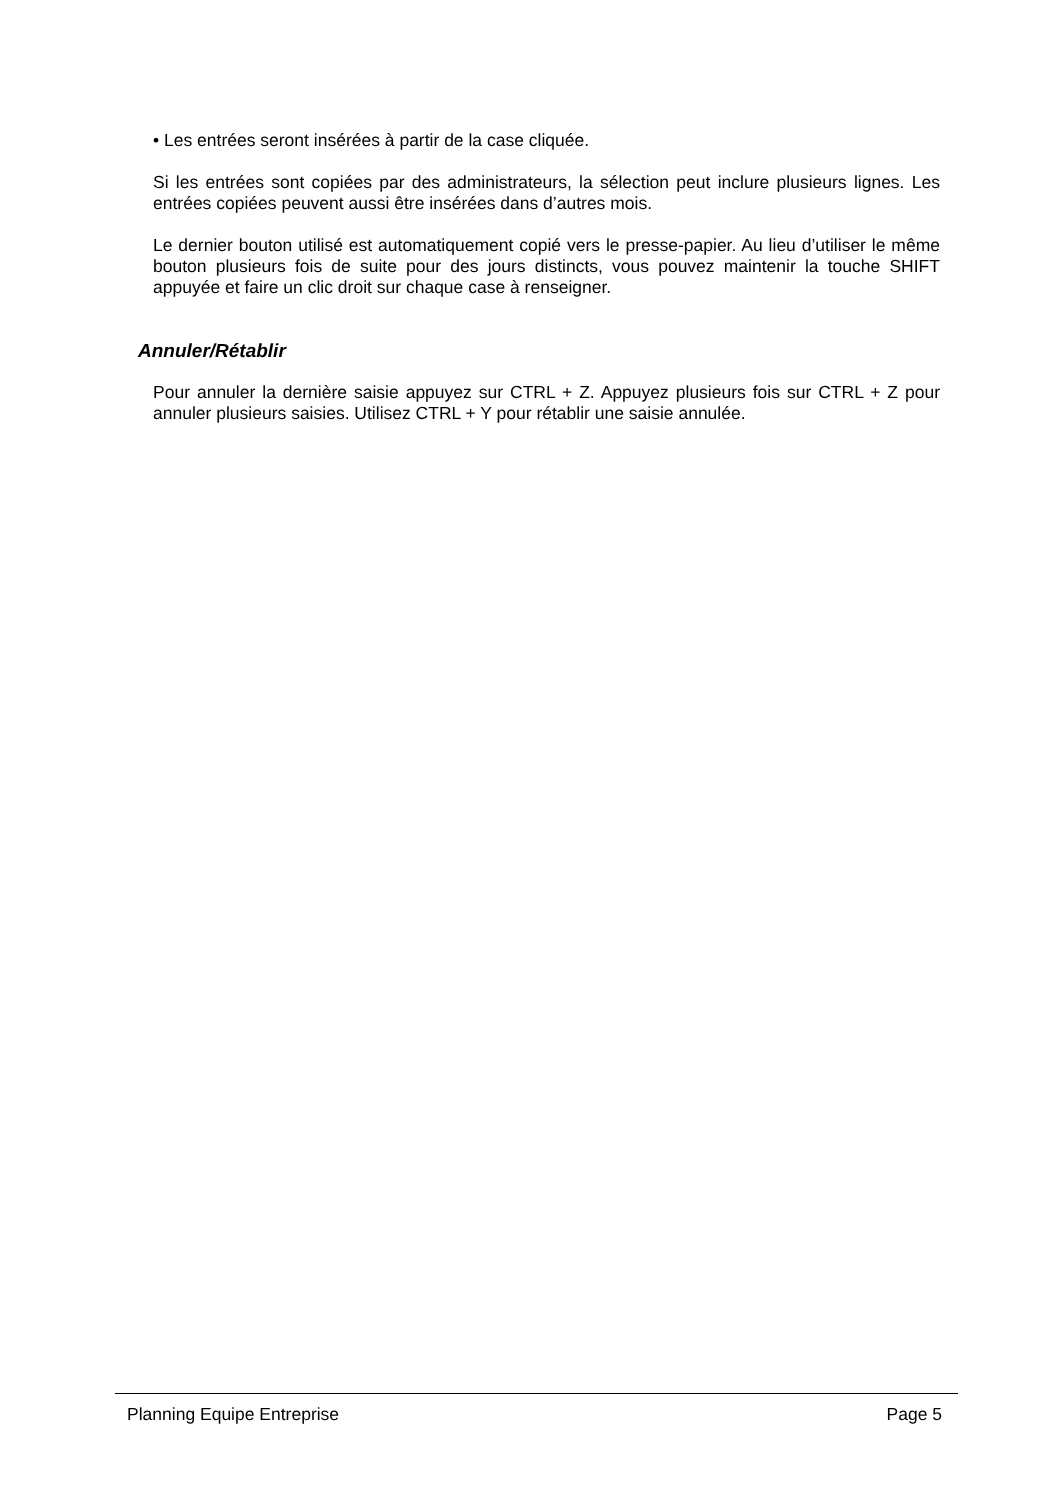• Les entrées seront insérées à partir de la case cliquée.
Si les entrées sont copiées par des administrateurs, la sélection peut inclure plusieurs lignes. Les entrées copiées peuvent aussi être insérées dans d’autres mois.
Le dernier bouton utilisé est automatiquement copié vers le presse-papier. Au lieu d’utiliser le même bouton plusieurs fois de suite pour des jours distincts, vous pouvez maintenir la touche SHIFT appuyée et faire un clic droit sur chaque case à renseigner.
Annuler/Rétablir
Pour annuler la dernière saisie appuyez sur CTRL + Z. Appuyez plusieurs fois sur CTRL + Z pour annuler plusieurs saisies. Utilisez CTRL + Y pour rétablir une saisie annulée.
Planning Equipe Entreprise Page 5